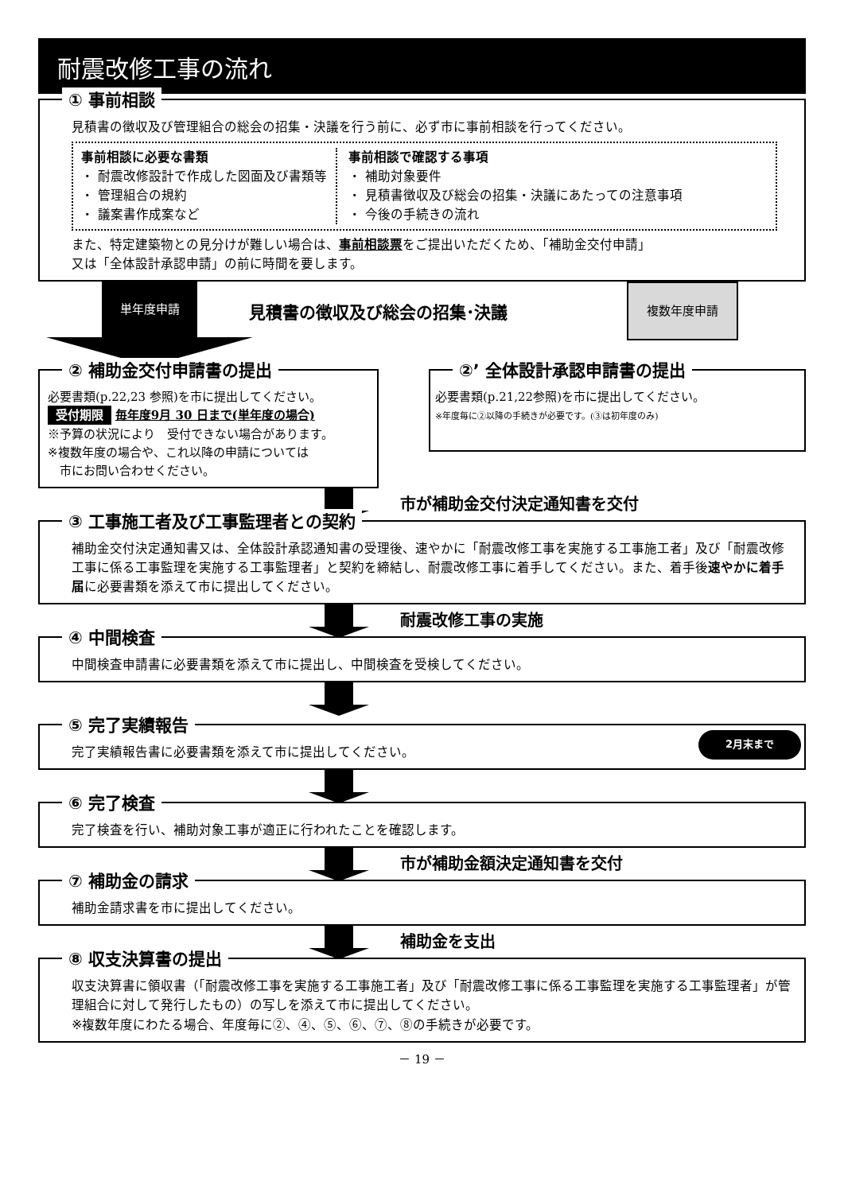耐震改修工事の流れ
① 事前相談
見積書の徴収及び管理組合の総会の招集・決議を行う前に、必ず市に事前相談を行ってください。
事前相談に必要な書類
・ 耐震改修設計で作成した図面及び書類等
・ 管理組合の規約
・ 議案書作成案など
事前相談で確認する事項
・ 補助対象要件
・ 見積書徴収及び総会の招集・決議にあたっての注意事項
・ 今後の手続きの流れ
また、特定建築物との見分けが難しい場合は、事前相談票をご提出いただくため、「補助金交付申請」
又は「全体設計承認申請」の前に時間を要します。
単年度申請
見積書の徴収及び総会の招集･決議
複数年度申請
② 補助金交付申請書の提出
必要書類(p.22,23 参照)を市に提出してください。
受付期限 毎年度9月 30 日まで(単年度の場合)
※予算の状況により　受付できない場合があります。
※複数年度の場合や、これ以降の申請については
　市にお問い合わせください。
②’ 全体設計承認申請書の提出
必要書類(p.21,22参照)を市に提出してください。
※年度毎に②以降の手続きが必要です。(③は初年度のみ)
市が補助金交付決定通知書を交付
③ 工事施工者及び工事監理者との契約
補助金交付決定通知書又は、全体設計承認通知書の受理後、速やかに「耐震改修工事を実施する工事施工者」及び「耐震改修工事に係る工事監理を実施する工事監理者」と契約を締結し、耐震改修工事に着手してください。また、着手後速やかに着手届に必要書類を添えて市に提出してください。
耐震改修工事の実施
④ 中間検査
中間検査申請書に必要書類を添えて市に提出し、中間検査を受検してください。
⑤ 完了実績報告
完了実績報告書に必要書類を添えて市に提出してください。
2月末まで
⑥ 完了検査
完了検査を行い、補助対象工事が適正に行われたことを確認します。
市が補助金額決定通知書を交付
⑦ 補助金の請求
補助金請求書を市に提出してください。
補助金を支出
⑧ 収支決算書の提出
収支決算書に領収書（「耐震改修工事を実施する工事施工者」及び「耐震改修工事に係る工事監理を実施する工事監理者」が管理組合に対して発行したもの）の写しを添えて市に提出してください。
※複数年度にわたる場合、年度毎に②、④、⑤、⑥、⑦、⑧の手続きが必要です。
－ 19 －